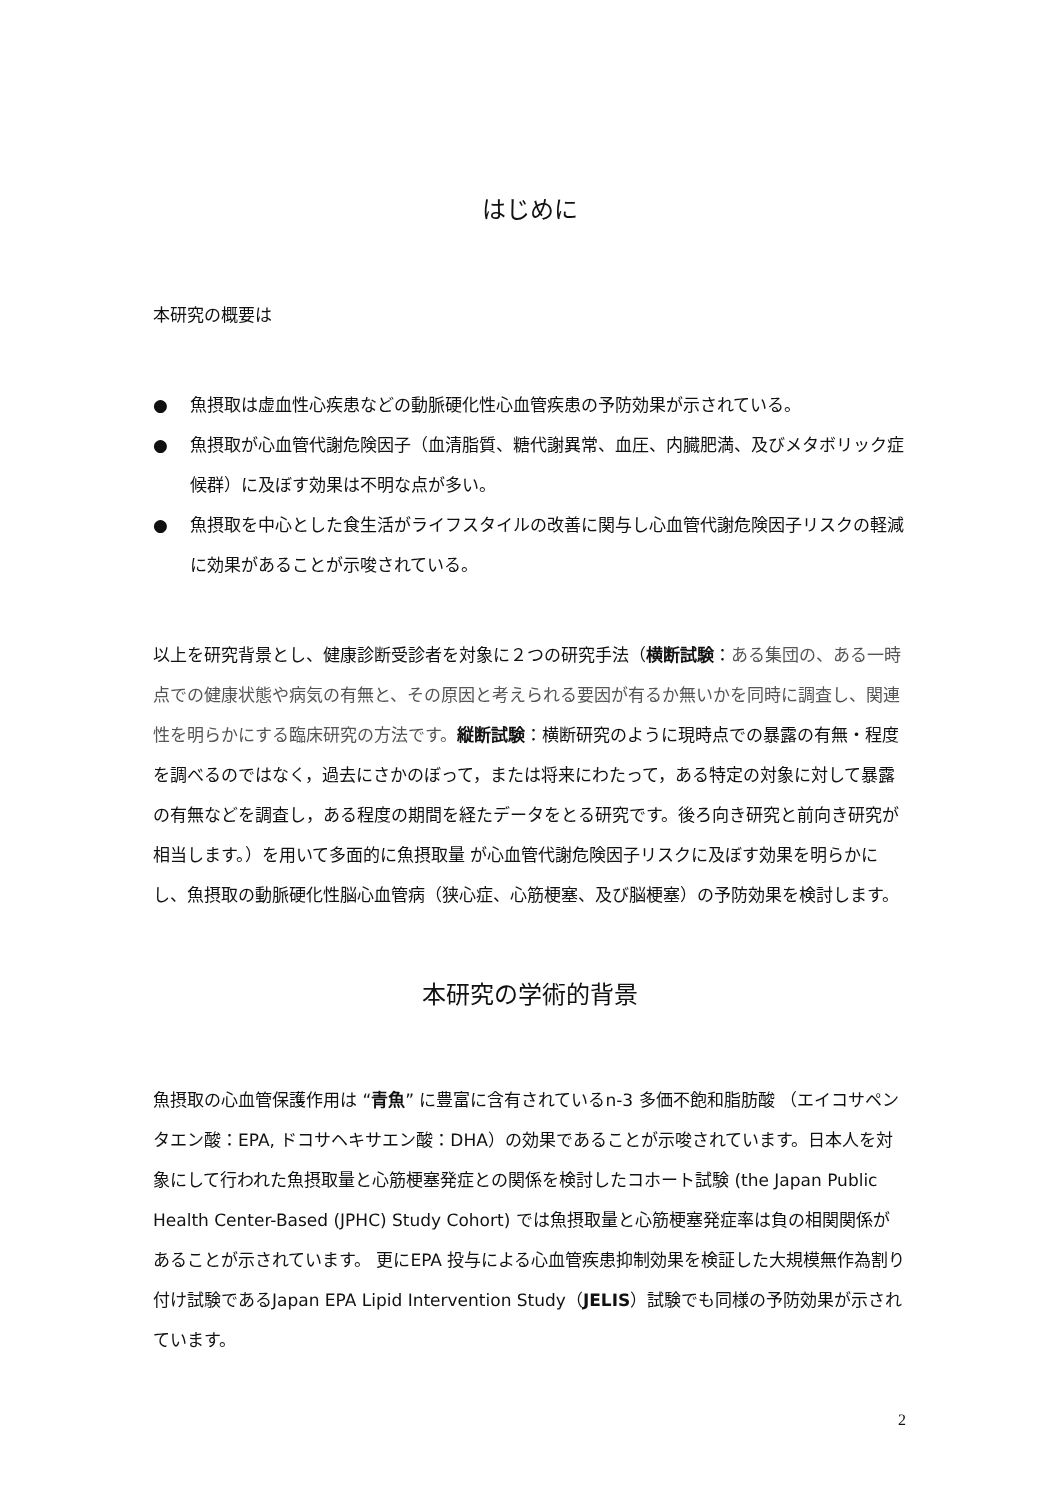はじめに
本研究の概要は
● 魚摂取は虚血性心疾患などの動脈硬化性心血管疾患の予防効果が示されている。
● 魚摂取が心血管代謝危険因子（血清脂質、糖代謝異常、血圧、内臓肥満、及びメタボリック症候群）に及ぼす効果は不明な点が多い。
● 魚摂取を中心とした食生活がライフスタイルの改善に関与し心血管代謝危険因子リスクの軽減に効果があることが示唆されている。
以上を研究背景とし、健康診断受診者を対象に２つの研究手法（横断試験：ある集団の、ある一時点での健康状態や病気の有無と、その原因と考えられる要因が有るか無いかを同時に調査し、関連性を明らかにする臨床研究の方法です。縦断試験：横断研究のように現時点での暴露の有無・程度を調べるのではなく，過去にさかのぼって，または将来にわたって，ある特定の対象に対して暴露の有無などを調査し，ある程度の期間を経たデータをとる研究です。後ろ向き研究と前向き研究が相当します。）を用いて多面的に魚摂取量 が心血管代謝危険因子リスクに及ぼす効果を明らかにし、魚摂取の動脈硬化性脳心血管病（狭心症、心筋梗塞、及び脳梗塞）の予防効果を検討します。
本研究の学術的背景
魚摂取の心血管保護作用は “青魚” に豊富に含有されているn-3 多価不飽和脂肪酸 （エイコサペンタエン酸：EPA, ドコサヘキサエン酸：DHA）の効果であることが示唆されています。日本人を対象にして行われた魚摂取量と心筋梗塞発症との関係を検討したコホート試験 (the Japan Public Health Center-Based (JPHC) Study Cohort) では魚摂取量と心筋梗塞発症率は負の相関関係があることが示されています。 更にEPA 投与による心血管疾患抑制効果を検証した大規模無作為割り付け試験であるJapan EPA Lipid Intervention Study（JELIS）試験でも同様の予防効果が示されています。
2